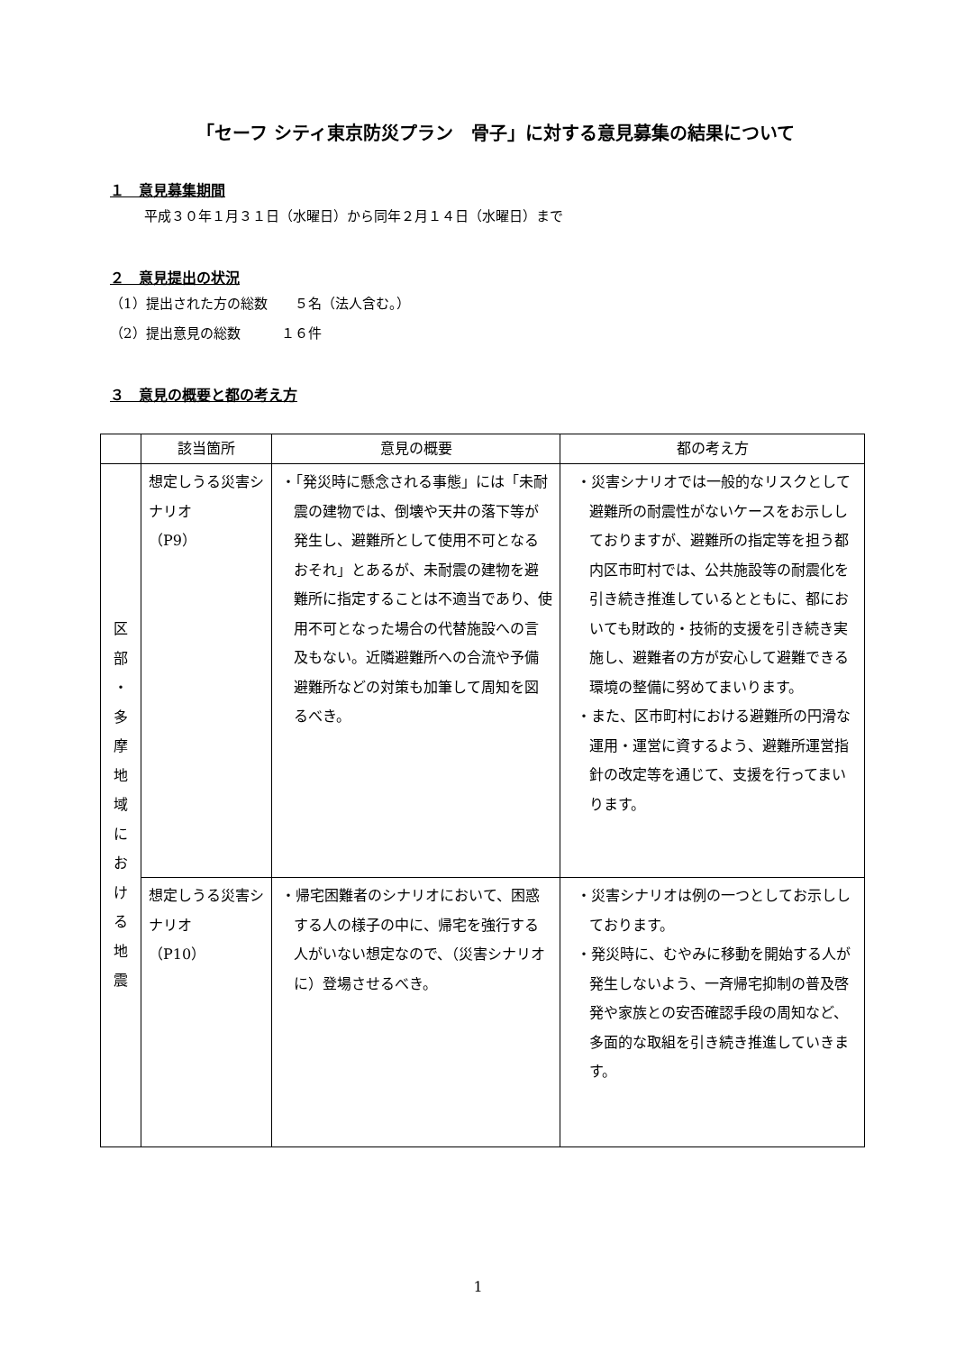「セーフ シティ東京防災プラン　骨子」に対する意見募集の結果について
１　意見募集期間
平成３０年１月３１日（水曜日）から同年２月１４日（水曜日）まで
２　意見提出の状況
（1）提出された方の総数　　５名（法人含む。）
（2）提出意見の総数　　　１６件
３　意見の概要と都の考え方
| | 該当箇所 | 意見の概要 | 都の考え方 |
| --- | --- | --- | --- |
| 区 部 ・ 多 摩 地 域 に お け る 地 震 | 想定しうる災害シナリオ （P9） | ・「発災時に懸念される事態」には「未耐震の建物では、倒壊や天井の落下等が発生し、避難所として使用不可となるおそれ」とあるが、未耐震の建物を避難所に指定することは不適当であり、使用不可となった場合の代替施設への言及もない。近隣避難所への合流や予備避難所などの対策も加筆して周知を図るべき。 | ・災害シナリオでは一般的なリスクとして避難所の耐震性がないケースをお示ししておりますが、避難所の指定等を担う都内区市町村では、公共施設等の耐震化を引き続き推進しているとともに、都においても財政的・技術的支援を引き続き実施し、避難者の方が安心して避難できる環境の整備に努めてまいります。 ・また、区市町村における避難所の円滑な運用・運営に資するよう、避難所運営指針の改定等を通じて、支援を行ってまいります。 |
| | 想定しうる災害シナリオ （P10） | ・帰宅困難者のシナリオにおいて、困惑する人の様子の中に、帰宅を強行する人がいない想定なので、（災害シナリオに）登場させるべき。 | ・災害シナリオは例の一つとしてお示ししております。 ・発災時に、むやみに移動を開始する人が発生しないよう、一斉帰宅抑制の普及啓発や家族との安否確認手段の周知など、多面的な取組を引き続き推進していきます。 |
1